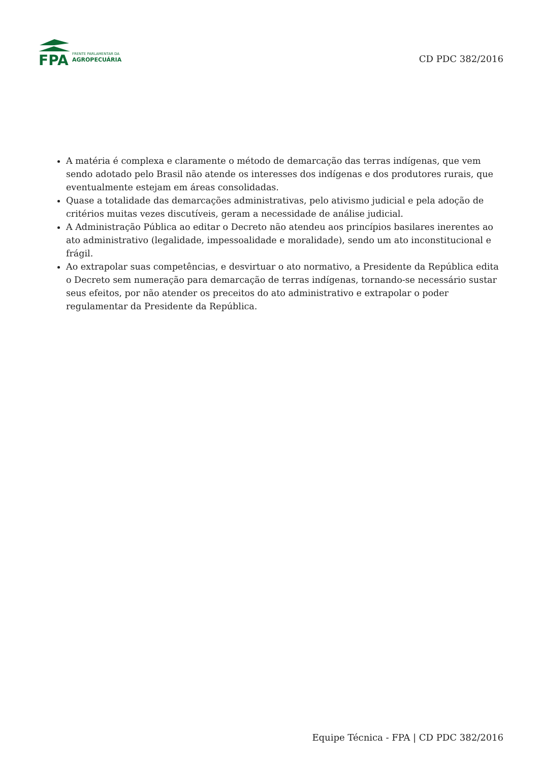FPA
FRENTE PARLAMENTAR DA
AGROPECUÁRIA
CD PDC 382/2016
A matéria é complexa e claramente o método de demarcação das terras indígenas, que vem sendo adotado pelo Brasil não atende os interesses dos indígenas e dos produtores rurais, que eventualmente estejam em áreas consolidadas.
Quase a totalidade das demarcações administrativas, pelo ativismo judicial e pela adoção de critérios muitas vezes discutíveis, geram a necessidade de análise judicial.
A Administração Pública ao editar o Decreto não atendeu aos princípios basilares inerentes ao ato administrativo (legalidade, impessoalidade e moralidade), sendo um ato inconstitucional e frágil.
Ao extrapolar suas competências, e desvirtuar o ato normativo, a Presidente da República edita o Decreto sem numeração para demarcação de terras indígenas, tornando-se necessário sustar seus efeitos, por não atender os preceitos do ato administrativo e extrapolar o poder regulamentar da Presidente da República.
Equipe Técnica - FPA | CD PDC 382/2016